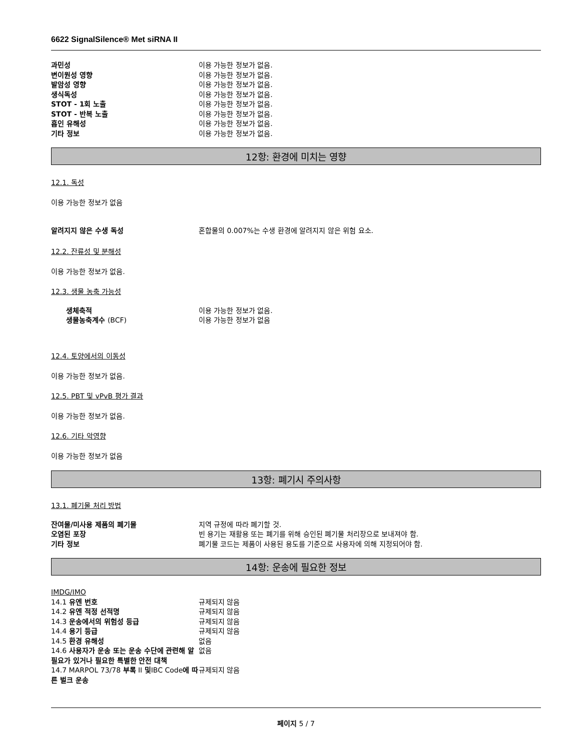6622 SignalSilence® Met siRNA II
과민성 이용 가능한 정보가 없음.
변이원성 영향 이용 가능한 정보가 없음.
발암성 영향 이용 가능한 정보가 없음.
생식독성 이용 가능한 정보가 없음.
STOT - 1회 노출 이용 가능한 정보가 없음.
STOT - 반복 노출 이용 가능한 정보가 없음.
흡인 유해성 이용 가능한 정보가 없음.
기타 정보 이용 가능한 정보가 없음.
12항: 환경에 미치는 영향
12.1. 독성
이용 가능한 정보가 없음
알려지지 않은 수생 독성 혼합물의 0.007%는 수생 환경에 알려지지 않은 위험 요소.
12.2. 잔류성 및 분해성
이용 가능한 정보가 없음.
12.3. 생물 농축 가능성
생체축적 이용 가능한 정보가 없음.
생물농축계수 (BCF) 이용 가능한 정보가 없음
12.4. 토양에서의 이동성
이용 가능한 정보가 없음.
12.5. PBT 및 vPvB 평가 결과
이용 가능한 정보가 없음.
12.6. 기타 악영향
이용 가능한 정보가 없음
13항: 폐기시 주의사항
13.1. 폐기물 처리 방법
잔여물/미사용 제품의 폐기물 지역 규정에 따라 폐기할 것.
오염된 포장 빈 용기는 재활용 또는 폐기를 위해 승인된 폐기물 처리장으로 보내져야 함.
기타 정보 폐기물 코드는 제품이 사용된 용도를 기준으로 사용자에 의해 지정되어야 함.
14항: 운송에 필요한 정보
IMDG/IMO
14.1 유엔 번호 규제되지 않음
14.2 유엔 적정 선적명 규제되지 않음
14.3 운송에서의 위험성 등급 규제되지 않음
14.4 용기 등급 규제되지 않음
14.5 환경 유해성 없음
14.6 사용자가 운송 또는 운송 수단에 관련해 알 필요가 있거나 필요한 특별한 안전 대책
없음
14.7 MARPOL 73/78 부록 II 및IBC Code에 따른 벌크 운송
규제되지 않음
페이지 5 / 7